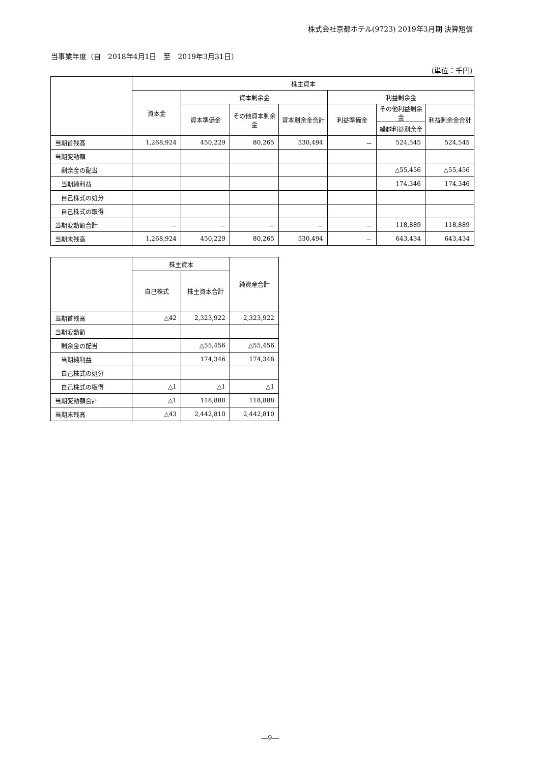株式会社京都ホテル(9723) 2019年3月期 決算短信
当事業年度（自　2018年4月1日　至　2019年3月31日）
（単位：千円）
| | 株主資本 | | | | | | |
| --- | --- | --- | --- | --- | --- | --- | --- |
| | 資本金 | 資本剰余金 | | | 利益剰余金 | | |
| | | 資本準備金 | その他資本剰余金 | 資本剰余金合計 | 利益準備金 | その他利益剰余金 | 利益剰余金合計 |
| | | | | | | 繰越利益剰余金 | |
| 当期首残高 | 1,268,924 | 450,229 | 80,265 | 530,494 | － | 524,545 | 524,545 |
| 当期変動額 | | | | | | | |
| 剰余金の配当 | | | | | | △55,456 | △55,456 |
| 当期純利益 | | | | | | 174,346 | 174,346 |
| 自己株式の処分 | | | | | | | |
| 自己株式の取得 | | | | | | | |
| 当期変動額合計 | － | － | － | － | － | 118,889 | 118,889 |
| 当期末残高 | 1,268,924 | 450,229 | 80,265 | 530,494 | － | 643,434 | 643,434 |
| | 株主資本 | | 純資産合計 |
| --- | --- | --- | --- |
| | 自己株式 | 株主資本合計 | |
| 当期首残高 | △42 | 2,323,922 | 2,323,922 |
| 当期変動額 | | | |
| 剰余金の配当 | | △55,456 | △55,456 |
| 当期純利益 | | 174,346 | 174,346 |
| 自己株式の処分 | | | |
| 自己株式の取得 | △1 | △1 | △1 |
| 当期変動額合計 | △1 | 118,888 | 118,888 |
| 当期末残高 | △43 | 2,442,810 | 2,442,810 |
―9―